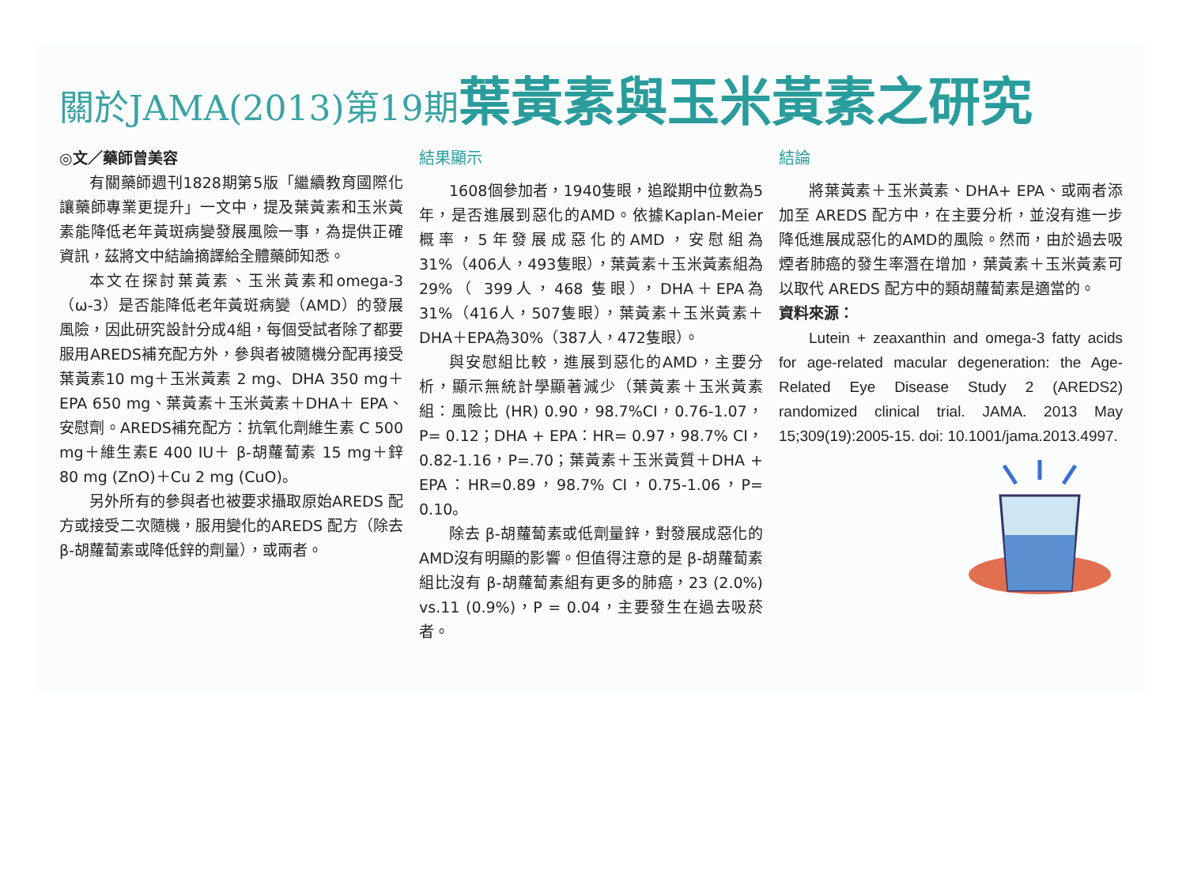關於JAMA(2013)第19期 葉黃素與玉米黃素之研究
◎文／藥師曾美容
有關藥師週刊1828期第5版「繼續教育國際化 讓藥師專業更提升」一文中，提及葉黃素和玉米黃素能降低老年黃斑病變發展風險一事，為提供正確資訊，茲將文中結論摘譯給全體藥師知悉。
本文在探討葉黃素、玉米黃素和omega-3（ω-3）是否能降低老年黃斑病變（AMD）的發展風險，因此研究設計分成4組，每個受試者除了都要服用AREDS補充配方外，參與者被隨機分配再接受葉黃素10 mg＋玉米黃素 2 mg、DHA 350 mg＋EPA 650 mg、葉黃素＋玉米黃素＋DHA＋ EPA、安慰劑。AREDS補充配方：抗氧化劑維生素 C 500 mg＋維生素E 400 IU＋ β-胡蘿蔔素 15 mg＋鋅 80 mg (ZnO)＋Cu 2 mg (CuO)。
另外所有的參與者也被要求攝取原始AREDS 配方或接受二次隨機，服用變化的AREDS 配方（除去 β-胡蘿蔔素或降低鋅的劑量），或兩者。
結果顯示
1608個參加者，1940隻眼，追蹤期中位數為5年，是否進展到惡化的AMD。依據Kaplan-Meier 概率，5年發展成惡化的AMD，安慰組為31%（406人，493隻眼），葉黃素＋玉米黃素組為29%（ 399人，468 隻眼），DHA＋EPA為31%（416人，507隻眼），葉黃素＋玉米黃素＋DHA＋EPA為30%（387人，472隻眼）。
與安慰組比較，進展到惡化的AMD，主要分析，顯示無統計學顯著減少（葉黃素＋玉米黃素組：風險比 (HR) 0.90，98.7%CI，0.76-1.07，P= 0.12；DHA + EPA：HR= 0.97，98.7% CI，0.82-1.16，P=.70；葉黃素＋玉米黃質＋DHA + EPA：HR=0.89，98.7% CI，0.75-1.06，P= 0.10。
除去 β-胡蘿蔔素或低劑量鋅，對發展成惡化的AMD沒有明顯的影響。但值得注意的是 β-胡蘿蔔素組比沒有 β-胡蘿蔔素組有更多的肺癌，23 (2.0%) vs.11 (0.9%)，P = 0.04，主要發生在過去吸菸者。
結論
將葉黃素＋玉米黃素、DHA+ EPA、或兩者添加至 AREDS 配方中，在主要分析，並沒有進一步降低進展成惡化的AMD的風險。然而，由於過去吸煙者肺癌的發生率潛在增加，葉黃素＋玉米黃素可以取代 AREDS 配方中的類胡蘿蔔素是適當的。
資料來源：
Lutein + zeaxanthin and omega-3 fatty acids for age-related macular degeneration: the Age-Related Eye Disease Study 2 (AREDS2) randomized clinical trial. JAMA. 2013 May 15;309(19):2005-15. doi: 10.1001/jama.2013.4997.